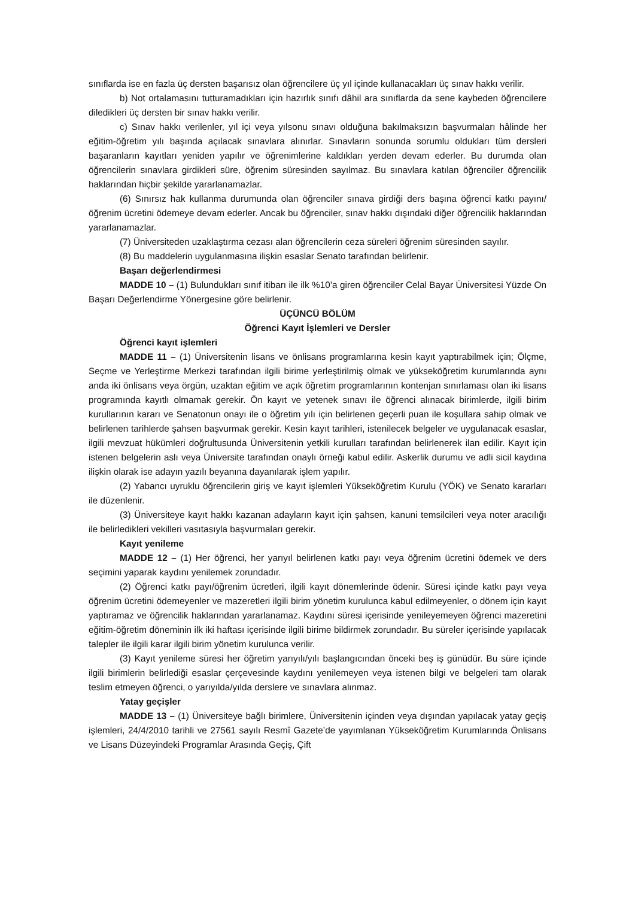sınıflarda ise en fazla üç dersten başarısız olan öğrencilere üç yıl içinde kullanacakları üç sınav hakkı verilir.
b) Not ortalamasını tutturamadıkları için hazırlık sınıfı dâhil ara sınıflarda da sene kaybeden öğrencilere diledikleri üç dersten bir sınav hakkı verilir.
c) Sınav hakkı verilenler, yıl içi veya yılsonu sınavı olduğuna bakılmaksızın başvurmaları hâlinde her eğitim-öğretim yılı başında açılacak sınavlara alınırlar. Sınavların sonunda sorumlu oldukları tüm dersleri başaranların kayıtları yeniden yapılır ve öğrenimlerine kaldıkları yerden devam ederler. Bu durumda olan öğrencilerin sınavlara girdikleri süre, öğrenim süresinden sayılmaz. Bu sınavlara katılan öğrenciler öğrencilik haklarından hiçbir şekilde yararlanamazlar.
(6) Sınırsız hak kullanma durumunda olan öğrenciler sınava girdiği ders başına öğrenci katkı payını/öğrenim ücretini ödemeye devam ederler. Ancak bu öğrenciler, sınav hakkı dışındaki diğer öğrencilik haklarından yararlanamazlar.
(7) Üniversiteden uzaklaştırma cezası alan öğrencilerin ceza süreleri öğrenim süresinden sayılır.
(8) Bu maddelerin uygulanmasına ilişkin esaslar Senato tarafından belirlenir.
Başarı değerlendirmesi
MADDE 10 – (1) Bulundukları sınıf itibarı ile ilk %10’a giren öğrenciler Celal Bayar Üniversitesi Yüzde On Başarı Değerlendirme Yönergesine göre belirlenir.
ÜÇÜNCÜ BÖLÜM
Öğrenci Kayıt İşlemleri ve Dersler
Öğrenci kayıt işlemleri
MADDE 11 – (1) Üniversitenin lisans ve önlisans programlarına kesin kayıt yaptırabilmek için; Ölçme, Seçme ve Yerleştirme Merkezi tarafından ilgili birime yerleştirilmiş olmak ve yükseköğretim kurumlarında aynı anda iki önlisans veya örgün, uzaktan eğitim ve açık öğretim programlarının kontenjan sınırlaması olan iki lisans programında kayıtlı olmamak gerekir. Ön kayıt ve yetenek sınavı ile öğrenci alınacak birimlerde, ilgili birim kurullarının kararı ve Senatonun onayı ile o öğretim yılı için belirlenen geçerli puan ile koşullara sahip olmak ve belirlenen tarihlerde şahsen başvurmak gerekir. Kesin kayıt tarihleri, istenilecek belgeler ve uygulanacak esaslar, ilgili mevzuat hükümleri doğrultusunda Üniversitenin yetkili kurulları tarafından belirlenerek ilan edilir. Kayıt için istenen belgelerin aslı veya Üniversite tarafından onaylı örneği kabul edilir. Askerlik durumu ve adli sicil kaydına ilişkin olarak ise adayın yazılı beyanına dayanılarak işlem yapılır.
(2) Yabancı uyruklu öğrencilerin giriş ve kayıt işlemleri Yükseköğretim Kurulu (YÖK) ve Senato kararları ile düzenlenir.
(3) Üniversiteye kayıt hakkı kazanan adayların kayıt için şahsen, kanuni temsilcileri veya noter aracılığı ile belirledikleri vekilleri vasıtasıyla başvurmaları gerekir.
Kayıt yenileme
MADDE 12 – (1) Her öğrenci, her yarıyıl belirlenen katkı payı veya öğrenim ücretini ödemek ve ders seçimini yaparak kaydını yenilemek zorundadır.
(2) Öğrenci katkı payı/öğrenim ücretleri, ilgili kayıt dönemlerinde ödenir. Süresi içinde katkı payı veya öğrenim ücretini ödemeyenler ve mazeretleri ilgili birim yönetim kurulunca kabul edilmeyenler, o dönem için kayıt yaptıramaz ve öğrencilik haklarından yararlanamaz. Kaydını süresi içerisinde yenileyemeyen öğrenci mazeretini eğitim-öğretim döneminin ilk iki haftası içerisinde ilgili birime bildirmek zorundadır. Bu süreler içerisinde yapılacak talepler ile ilgili karar ilgili birim yönetim kurulunca verilir.
(3) Kayıt yenileme süresi her öğretim yarıyılı/yılı başlangıcından önceki beş iş günüdür. Bu süre içinde ilgili birimlerin belirlediği esaslar çerçevesinde kaydını yenilemeyen veya istenen bilgi ve belgeleri tam olarak teslim etmeyen öğrenci, o yarıyılda/yılda derslere ve sınavlara alınmaz.
Yatay geçişler
MADDE 13 – (1) Üniversiteye bağlı birimlere, Üniversitenin içinden veya dışından yapılacak yatay geçiş işlemleri, 24/4/2010 tarihli ve 27561 sayılı Resmî Gazete’de yayımlanan Yükseköğretim Kurumlarında Önlisans ve Lisans Düzeyindeki Programlar Arasında Geçiş, Çift